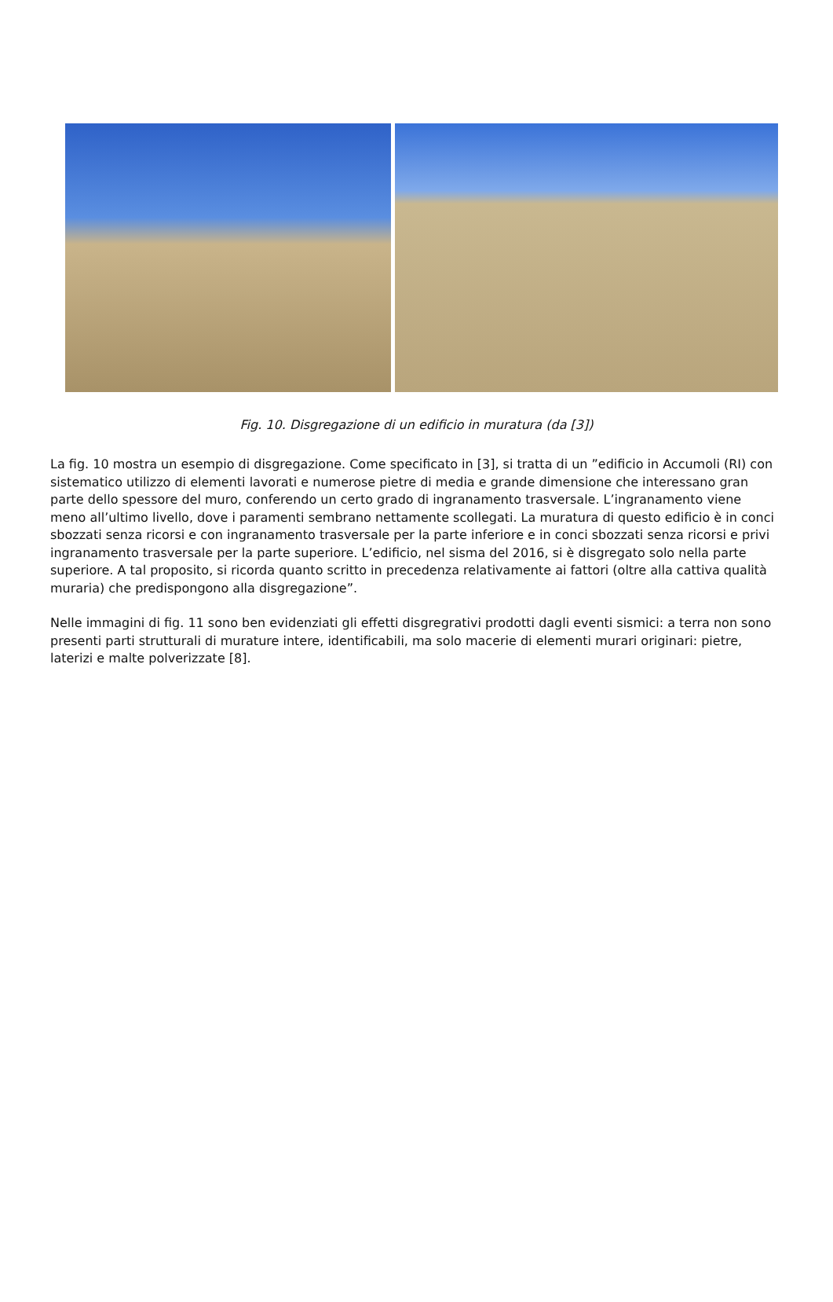Fig. 10. Disgregazione di un edificio in muratura (da [3])
La fig. 10 mostra un esempio di disgregazione. Come specificato in [3], si tratta di un ”edificio in Accumoli (RI) con sistematico utilizzo di elementi lavorati e numerose pietre di media e grande dimensione che interessano gran parte dello spessore del muro, conferendo un certo grado di ingranamento trasversale. L’ingranamento viene meno all’ultimo livello, dove i paramenti sembrano nettamente scollegati. La muratura di questo edificio è in conci sbozzati senza ricorsi e con ingranamento trasversale per la parte inferiore e in conci sbozzati senza ricorsi e privi ingranamento trasversale per la parte superiore. L’edificio, nel sisma del 2016, si è disgregato solo nella parte superiore. A tal proposito, si ricorda quanto scritto in precedenza relativamente ai fattori (oltre alla cattiva qualità muraria) che predispongono alla disgregazione”.
Nelle immagini di fig. 11 sono ben evidenziati gli effetti disgregrativi prodotti dagli eventi sismici: a terra non sono presenti parti strutturali di murature intere, identificabili, ma solo macerie di elementi murari originari: pietre, laterizi e malte polverizzate [8].